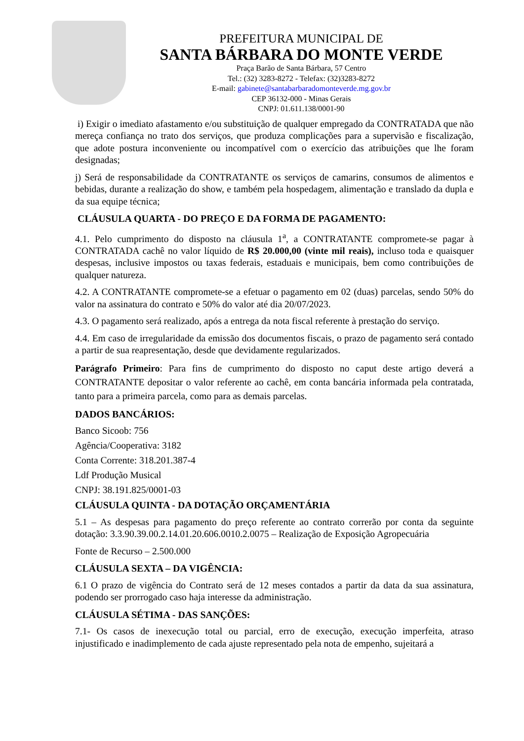PREFEITURA MUNICIPAL DE
SANTA BÁRBARA DO MONTE VERDE
Praça Barão de Santa Bárbara, 57 Centro
Tel.: (32) 3283-8272 - Telefax: (32)3283-8272
E-mail: gabinete@santabarbaradomonteverde.mg.gov.br
CEP 36132-000 - Minas Gerais
CNPJ: 01.611.138/0001-90
i) Exigir o imediato afastamento e/ou substituição de qualquer empregado da CONTRATADA que não mereça confiança no trato dos serviços, que produza complicações para a supervisão e fiscalização, que adote postura inconveniente ou incompatível com o exercício das atribuições que lhe foram designadas;
j) Será de responsabilidade da CONTRATANTE os serviços de camarins, consumos de alimentos e bebidas, durante a realização do show, e também pela hospedagem, alimentação e translado da dupla e da sua equipe técnica;
CLÁUSULA QUARTA - DO PREÇO E DA FORMA DE PAGAMENTO:
4.1. Pelo cumprimento do disposto na cláusula 1<sup>a</sup>, a CONTRATANTE compromete-se pagar à CONTRATADA cachê no valor líquido de R$ 20.000,00 (vinte mil reais), incluso toda e quaisquer despesas, inclusive impostos ou taxas federais, estaduais e municipais, bem como contribuições de qualquer natureza.
4.2. A CONTRATANTE compromete-se a efetuar o pagamento em 02 (duas) parcelas, sendo 50% do valor na assinatura do contrato e 50% do valor até dia 20/07/2023.
4.3. O pagamento será realizado, após a entrega da nota fiscal referente à prestação do serviço.
4.4. Em caso de irregularidade da emissão dos documentos fiscais, o prazo de pagamento será contado a partir de sua reapresentação, desde que devidamente regularizados.
Parágrafo Primeiro: Para fins de cumprimento do disposto no caput deste artigo deverá a CONTRATANTE depositar o valor referente ao cachê, em conta bancária informada pela contratada, tanto para a primeira parcela, como para as demais parcelas.
DADOS BANCÁRIOS:
Banco Sicoob: 756
Agência/Cooperativa: 3182
Conta Corrente: 318.201.387-4
Ldf Produção Musical
CNPJ: 38.191.825/0001-03
CLÁUSULA QUINTA - DA DOTAÇÃO ORÇAMENTÁRIA
5.1 – As despesas para pagamento do preço referente ao contrato correrão por conta da seguinte dotação: 3.3.90.39.00.2.14.01.20.606.0010.2.0075 – Realização de Exposição Agropecuária
Fonte de Recurso – 2.500.000
CLÁUSULA SEXTA – DA VIGÊNCIA:
6.1 O prazo de vigência do Contrato será de 12 meses contados a partir da data da sua assinatura, podendo ser prorrogado caso haja interesse da administração.
CLÁUSULA SÉTIMA - DAS SANÇÕES:
7.1- Os casos de inexecução total ou parcial, erro de execução, execução imperfeita, atraso injustificado e inadimplemento de cada ajuste representado pela nota de empenho, sujeitará a